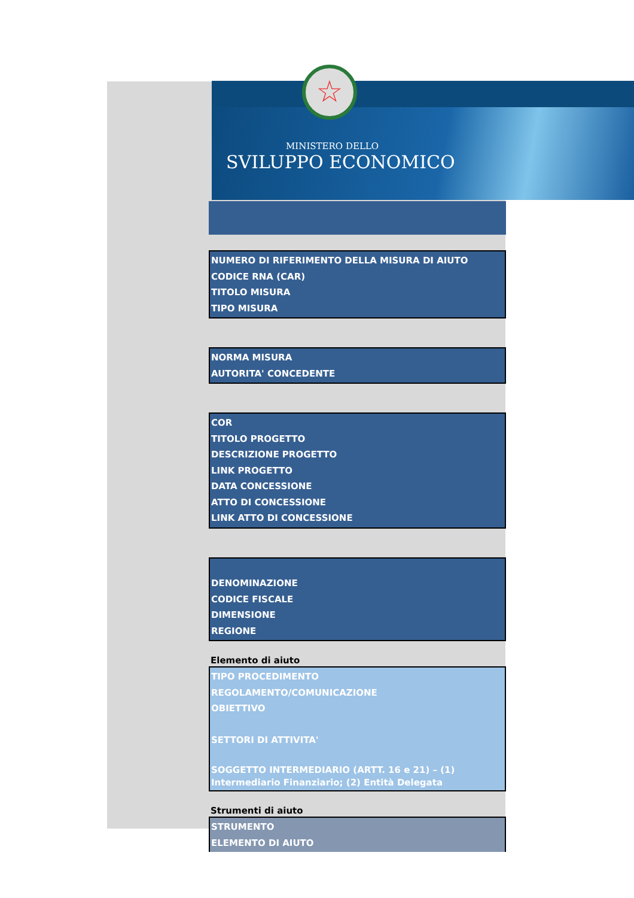☆
MINISTERO DELLO
SVILUPPO ECONOMICO
NUMERO DI RIFERIMENTO DELLA MISURA DI AIUTO
CODICE RNA (CAR)
TITOLO MISURA
TIPO MISURA
NORMA MISURA
AUTORITA' CONCEDENTE
COR
TITOLO PROGETTO
DESCRIZIONE PROGETTO
LINK PROGETTO
DATA CONCESSIONE
ATTO DI CONCESSIONE
LINK ATTO DI CONCESSIONE
DENOMINAZIONE
CODICE FISCALE
DIMENSIONE
REGIONE
Elemento di aiuto
TIPO PROCEDIMENTO
REGOLAMENTO/COMUNICAZIONE
OBIETTIVO
SETTORI DI ATTIVITA'
SOGGETTO INTERMEDIARIO (ARTT. 16 e 21) – (1) Intermediario Finanziario; (2) Entità Delegata
Strumenti di aiuto
STRUMENTO
ELEMENTO DI AIUTO